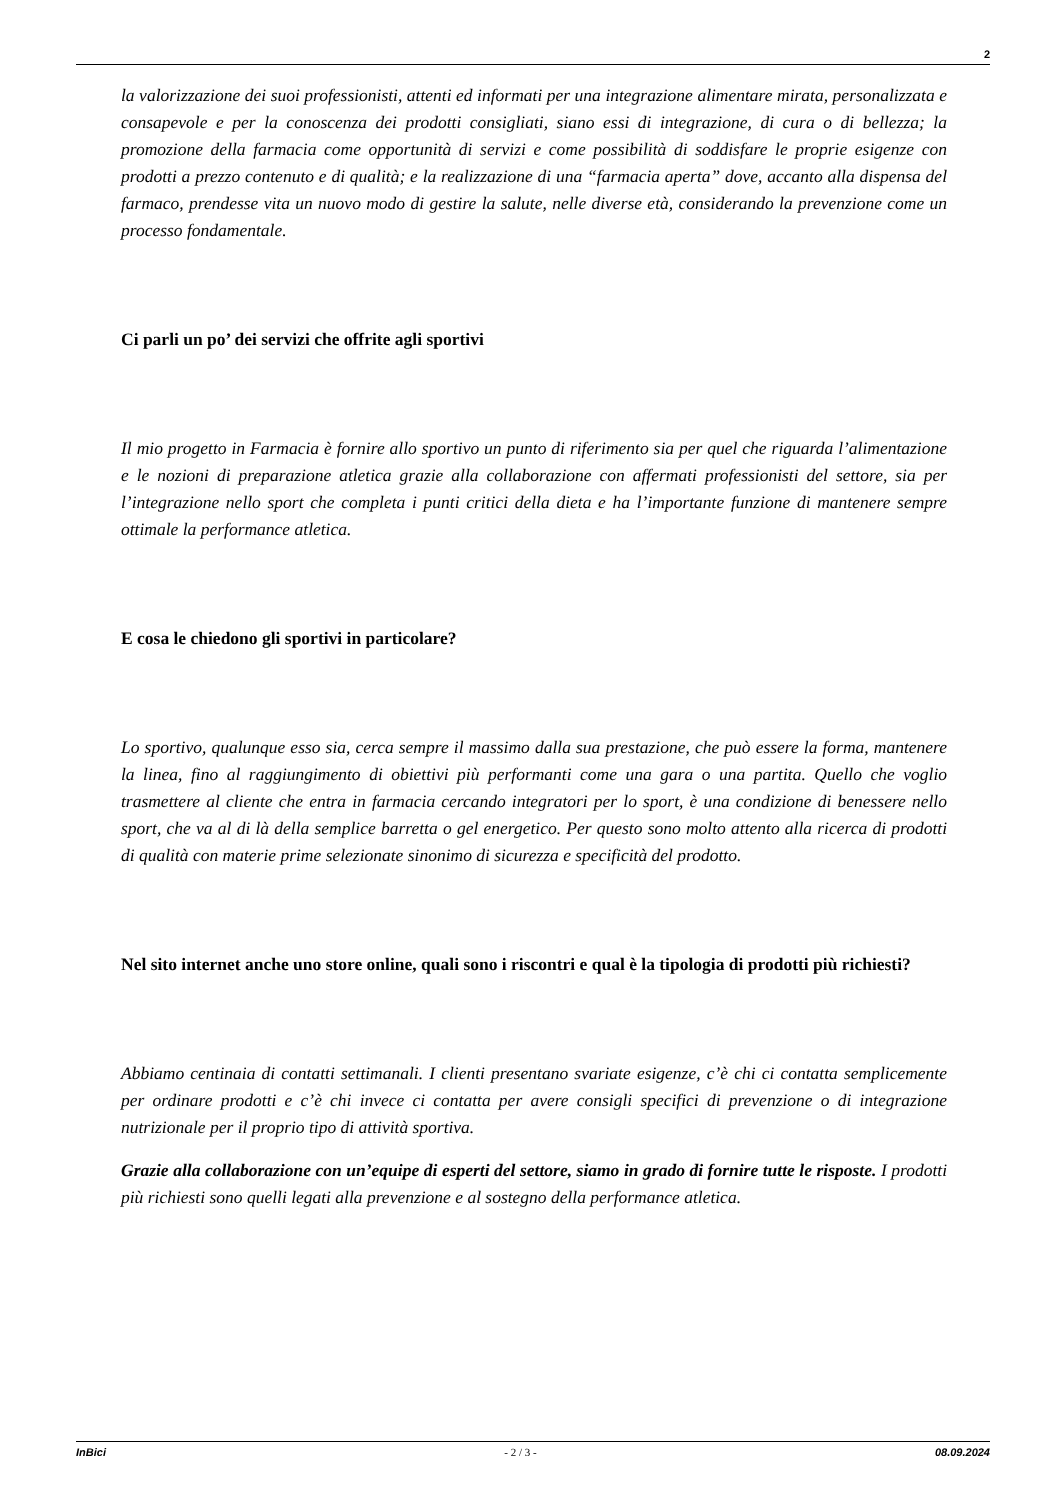2
la valorizzazione dei suoi professionisti, attenti ed informati per una integrazione alimentare mirata, personalizzata e consapevole e per la conoscenza dei prodotti consigliati, siano essi di integrazione, di cura o di bellezza; la promozione della farmacia come opportunità di servizi e come possibilità di soddisfare le proprie esigenze con prodotti a prezzo contenuto e di qualità; e la realizzazione di una “farmacia aperta” dove, accanto alla dispensa del farmaco, prendesse vita un nuovo modo di gestire la salute, nelle diverse età, considerando la prevenzione come un processo fondamentale.
Ci parli un po’ dei servizi che offrite agli sportivi
Il mio progetto in Farmacia è fornire allo sportivo un punto di riferimento sia per quel che riguarda l’alimentazione e le nozioni di preparazione atletica grazie alla collaborazione con affermati professionisti del settore, sia per l’integrazione nello sport che completa i punti critici della dieta e ha l’importante funzione di mantenere sempre ottimale la performance atletica.
E cosa le chiedono gli sportivi in particolare?
Lo sportivo, qualunque esso sia, cerca sempre il massimo dalla sua prestazione, che può essere la forma, mantenere la linea, fino al raggiungimento di obiettivi più performanti come una gara o una partita. Quello che voglio trasmettere al cliente che entra in farmacia cercando integratori per lo sport, è una condizione di benessere nello sport, che va al di là della semplice barretta o gel energetico. Per questo sono molto attento alla ricerca di prodotti di qualità con materie prime selezionate sinonimo di sicurezza e specificità del prodotto.
Nel sito internet anche uno store online, quali sono i riscontri e qual è la tipologia di prodotti più richiesti?
Abbiamo centinaia di contatti settimanali. I clienti presentano svariate esigenze, c’è chi ci contatta semplicemente per ordinare prodotti e c’è chi invece ci contatta per avere consigli specifici di prevenzione o di integrazione nutrizionale per il proprio tipo di attività sportiva.
Grazie alla collaborazione con un’equipe di esperti del settore, siamo in grado di fornire tutte le risposte. I prodotti più richiesti sono quelli legati alla prevenzione e al sostegno della performance atletica.
InBici - 2 / 3 - 08.09.2024